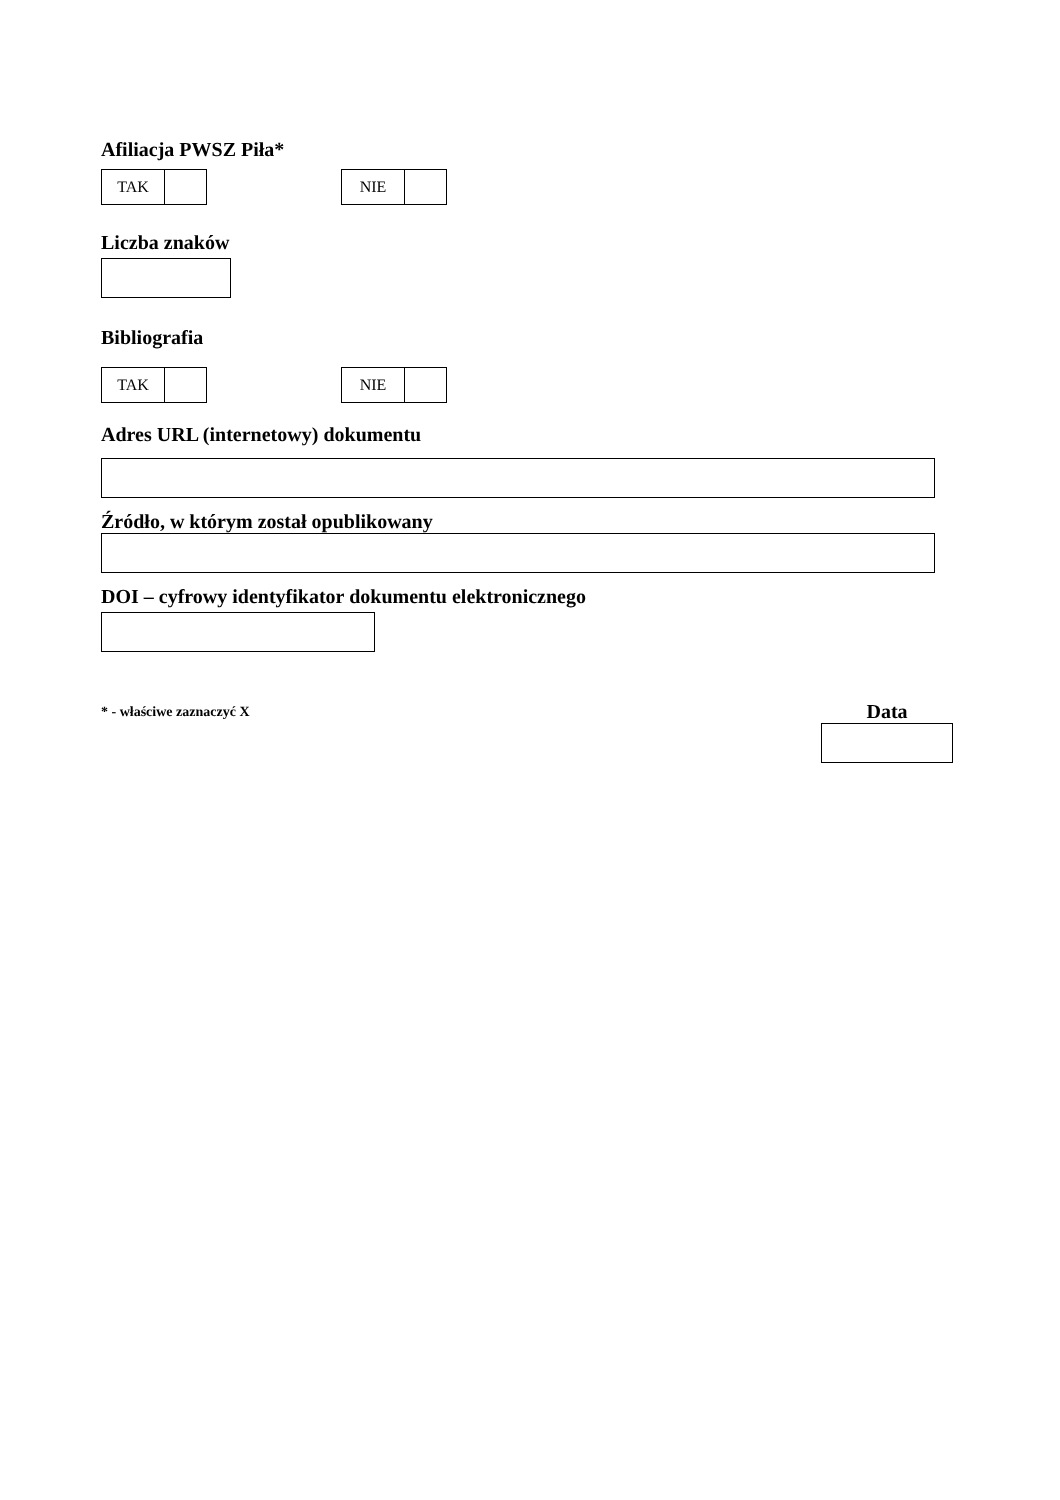Afiliacja PWSZ Piła*
TAK NIE
Liczba znaków
Bibliografia
TAK NIE
Adres URL (internetowy) dokumentu
Źródło, w którym został opublikowany
DOI – cyfrowy identyfikator dokumentu elektronicznego
* - właściwe zaznaczyć X
Data